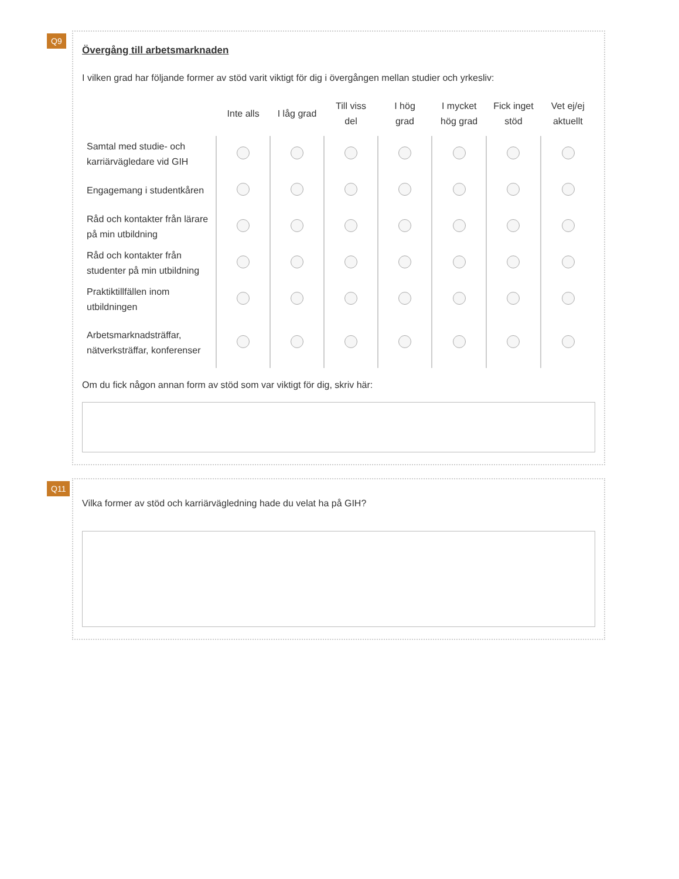Q9
Övergång till arbetsmarknaden
I vilken grad har följande former av stöd varit viktigt för dig i övergången mellan studier och yrkesliv:
| | Inte alls | I låg grad | Till viss del | I hög grad | I mycket hög grad | Fick inget stöd | Vet ej/ej aktuellt |
| --- | --- | --- | --- | --- | --- | --- | --- |
| Samtal med studie- och karriärvägledare vid GIH | | | | | | | |
| Engagemang i studentkåren | | | | | | | |
| Råd och kontakter från lärare på min utbildning | | | | | | | |
| Råd och kontakter från studenter på min utbildning | | | | | | | |
| Praktiktillfällen inom utbildningen | | | | | | | |
| Arbetsmarknadsträffar, nätverksträffar, konferenser | | | | | | | |
Om du fick någon annan form av stöd som var viktigt för dig, skriv här:
Q11
Vilka former av stöd och karriärvägledning hade du velat ha på GIH?